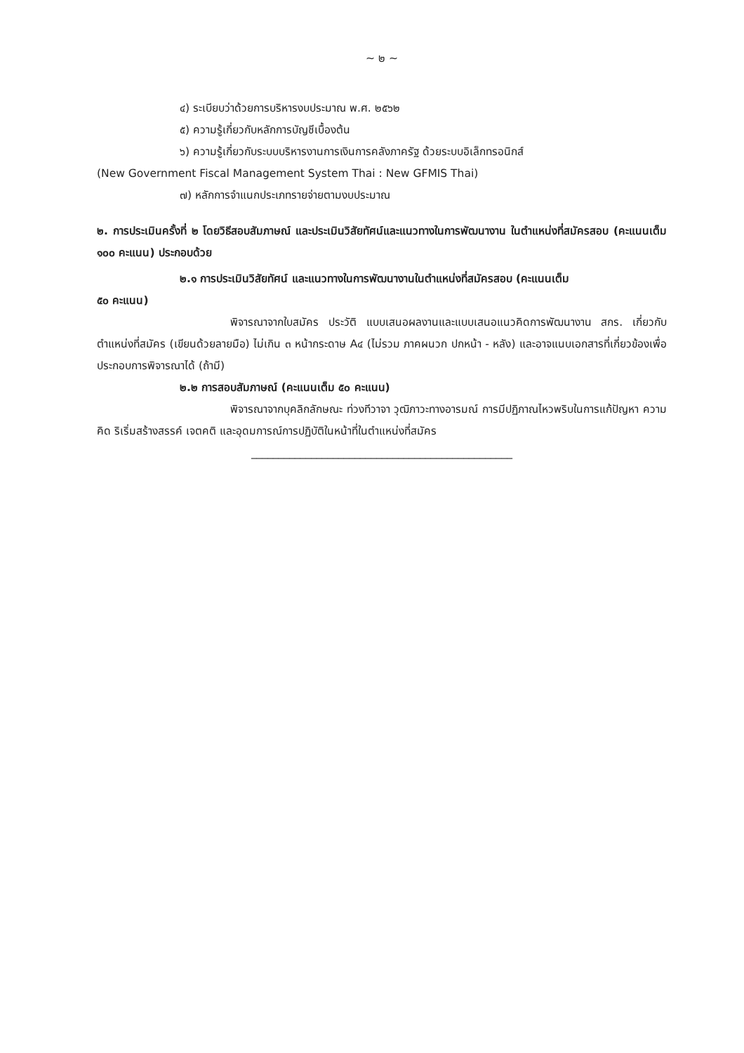~ ๒ ~
๔) ระเบียบว่าด้วยการบริหารงบประมาณ พ.ศ. ๒๕๖๒
๕) ความรู้เกี่ยวกับหลักการบัญชีเบื้องต้น
๖) ความรู้เกี่ยวกับระบบบริหารงานการเงินการคลังภาครัฐ ด้วยระบบอิเล็กทรอนิกส์
(New Government Fiscal Management System Thai : New GFMIS Thai)
๗) หลักการจำแนกประเภทรายจ่ายตามงบประมาณ
๒. การประเมินครั้งที่ ๒ โดยวิธีสอบสัมภาษณ์ และประเมินวิสัยทัศน์และแนวทางในการพัฒนางาน ในตำแหน่งที่สมัครสอบ (คะแนนเต็ม ๑๐๐ คะแนน) ประกอบด้วย
๒.๑ การประเมินวิสัยทัศน์ และแนวทางในการพัฒนางานในตำแหน่งที่สมัครสอบ (คะแนนเต็ม
๕๐ คะแนน)
พิจารณาจากใบสมัคร ประวัติ แบบเสนอผลงานและแบบเสนอแนวคิดการพัฒนางาน สกร. เกี่ยวกับตำแหน่งที่สมัคร (เขียนด้วยลายมือ) ไม่เกิน ๓ หน้ากระดาษ A๔ (ไม่รวม ภาคผนวก ปกหน้า - หลัง) และอาจแนบเอกสารที่เกี่ยวข้องเพื่อประกอบการพิจารณาได้ (ถ้ามี)
๒.๒ การสอบสัมภาษณ์ (คะแนนเต็ม ๕๐ คะแนน)
พิจารณาจากบุคลิกลักษณะ ท่วงทีวาจา วุฒิภาวะทางอารมณ์ การมีปฏิภาณไหวพริบในการแก้ปัญหา ความคิด ริเริ่มสร้างสรรค์ เจตคติ และอุดมการณ์การปฏิบัติในหน้าที่ในตำแหน่งที่สมัคร
________________________________________________